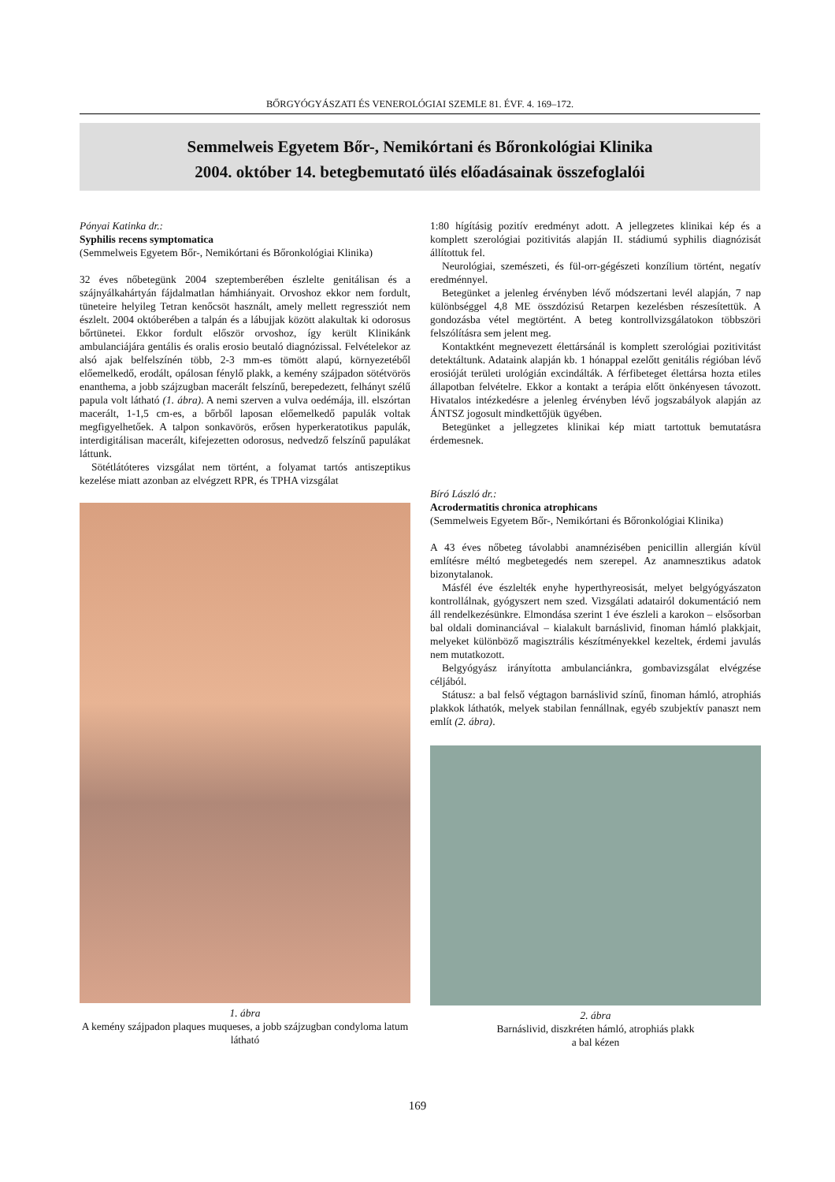BŐRGYÓGYÁSZATI ÉS VENEROLÓGIAI SZEMLE 81. ÉVF. 4. 169–172.
Semmelweis Egyetem Bőr-, Nemikórtani és Bőronkológiai Klinika
2004. október 14. betegbemutató ülés előadásainak összefoglalói
Pónyai Katinka dr.:
Syphilis recens symptomatica
(Semmelweis Egyetem Bőr-, Nemikórtani és Bőronkológiai Klinika)
32 éves nőbetegünk 2004 szeptemberében észlelte genitálisan és a szájnyálkahártyán fájdalmatlan hámhiányait. Orvoshoz ekkor nem fordult, tüneteire helyileg Tetran kenőcsöt használt, amely mellett regressziót nem észlelt. 2004 októberében a talpán és a lábujjak között alakultak ki odorosus bőrtünetei. Ekkor fordult először orvoshoz, így került Klinikánk ambulanciájára gentális és oralis erosio beutaló diagnózissal. Felvételekor az alsó ajak belfelszínén több, 2-3 mm-es tömött alapú, környezetéből előemelkedő, erodált, opálosan fénylő plakk, a kemény szájpadon sötétvörös enanthema, a jobb szájzugban macerált felszínű, berepedezett, felhányt szélű papula volt látható (1. ábra). A nemi szerven a vulva oedémája, ill. elszórtan macerált, 1-1,5 cm-es, a bőrből laposan előemelkedő papulák voltak megfigyelhetőek. A talpon sonkavörös, erősen hyperkeratotikus papulák, interdigitálisan macerált, kifejezetten odorosus, nedvedző felszínű papulákat láttunk.
Sötétlátóteres vizsgálat nem történt, a folyamat tartós antiszeptikus kezelése miatt azonban az elvégzett RPR, és TPHA vizsgálat
1. ábra
A kemény szájpadon plaques muqueses, a jobb szájzugban condyloma latum látható
1:80 hígításig pozitív eredményt adott. A jellegzetes klinikai kép és a komplett szerológiai pozitivitás alapján II. stádiumú syphilis diagnózisát állítottuk fel.
Neurológiai, szemészeti, és fül-orr-gégészeti konzílium történt, negatív eredménnyel.
Betegünket a jelenleg érvényben lévő módszertani levél alapján, 7 nap különbséggel 4,8 ME összdózisú Retarpen kezelésben részesítettük. A gondozásba vétel megtörtént. A beteg kontrollvizsgálatokon többszöri felszólításra sem jelent meg.
Kontaktként megnevezett élettársánál is komplett szerológiai pozitivitást detektáltunk. Adataink alapján kb. 1 hónappal ezelőtt genitális régióban lévő erosióját területi urológián excindálták. A férfibeteget élettársa hozta etiles állapotban felvételre. Ekkor a kontakt a terápia előtt önkényesen távozott. Hivatalos intézkedésre a jelenleg érvényben lévő jogszabályok alapján az ÁNTSZ jogosult mindkettőjük ügyében.
Betegünket a jellegzetes klinikai kép miatt tartottuk bemutatásra érdemesnek.
Bíró László dr.:
Acrodermatitis chronica atrophicans
(Semmelweis Egyetem Bőr-, Nemikórtani és Bőronkológiai Klinika)
A 43 éves nőbeteg távolabbi anamnézisében penicillin allergián kívül említésre méltó megbetegedés nem szerepel. Az anamnesztikus adatok bizonytalanok.
Másfél éve észlelték enyhe hyperthyreosisát, melyet belgyógyászaton kontrollálnak, gyógyszert nem szed. Vizsgálati adatairól dokumentáció nem áll rendelkezésünkre. Elmondása szerint 1 éve észleli a karokon – elsősorban bal oldali dominanciával – kialakult barnáslivid, finoman hámló plakkjait, melyeket különböző magisztrális készítményekkel kezeltek, érdemi javulás nem mutatkozott.
Belgyógyász irányította ambulanciánkra, gombavizsgálat elvégzése céljából.
Státusz: a bal felső végtagon barnáslivid színű, finoman hámló, atrophiás plakkok láthatók, melyek stabilan fennállnak, egyéb szubjektív panaszt nem említ (2. ábra).
2. ábra
Barnáslivid, diszkréten hámló, atrophiás plakk
a bal kézen
169